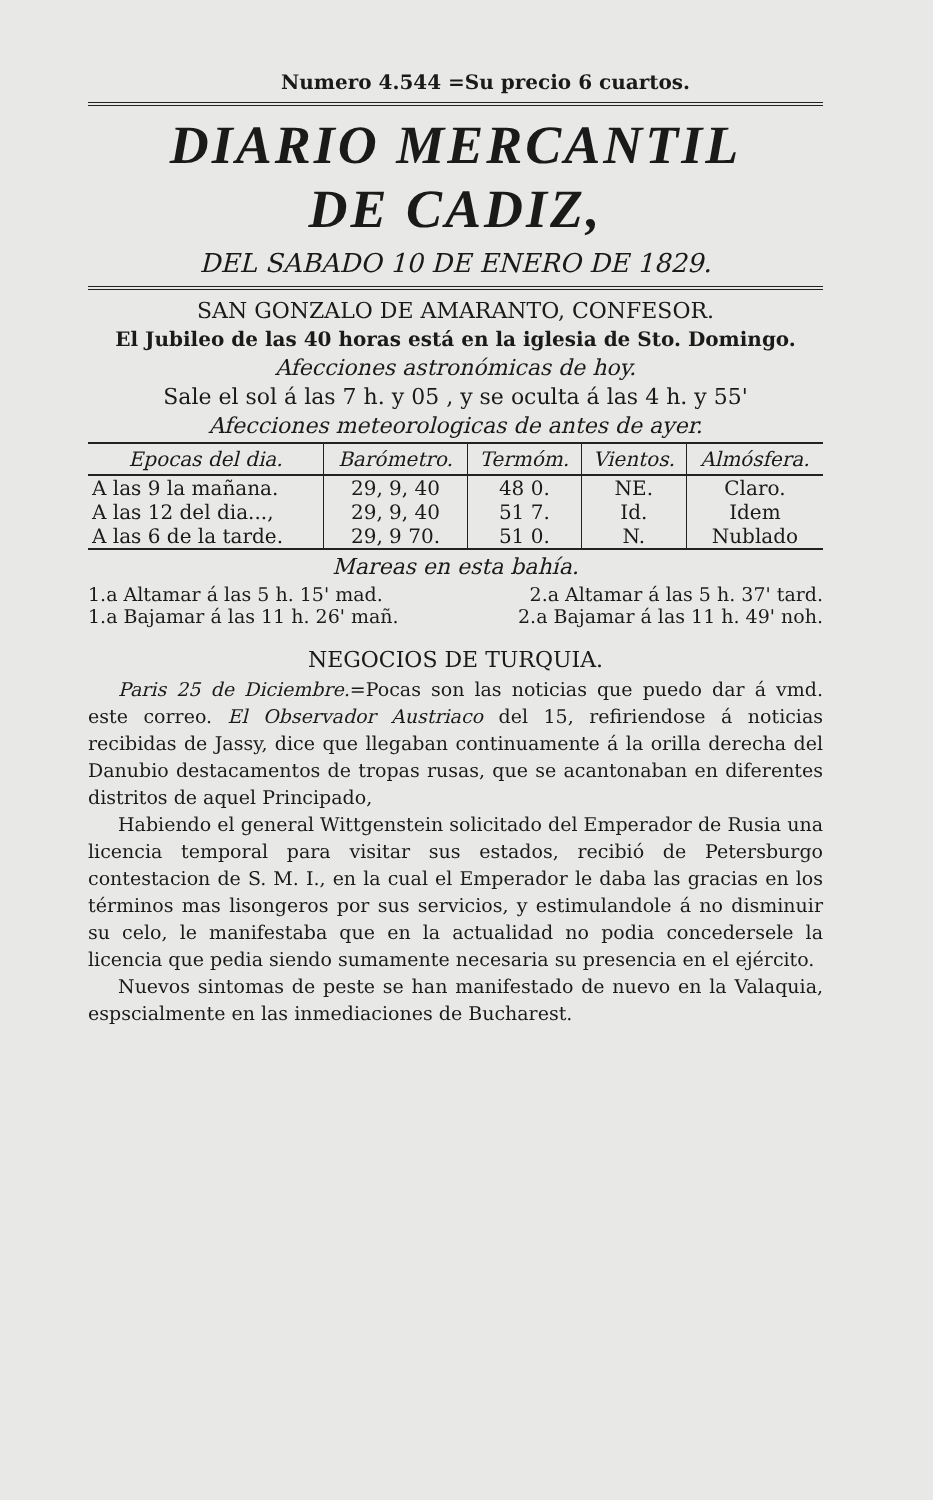Numero 4.544 =Su precio 6 cuartos.
DIARIO MERCANTIL
DE CADIZ,
DEL SABADO 10 DE ENERO DE 1829.
SAN GONZALO DE AMARANTO, CONFESOR.
El Jubileo de las 40 horas está en la iglesia de Sto. Domingo.
Afecciones astronómicas de hoy.
Sale el sol á las 7 h. y 05 , y se oculta á las 4 h. y 55'
Afecciones meteorologicas de antes de ayer.
| Epocas del dia. | Barómetro. | Termóm. | Vientos. | Almósfera. |
| --- | --- | --- | --- | --- |
| A las 9 la mañana. | 29, 9, 40 | 48 0. | NE. | Claro. |
| A las 12 del dia..., | 29, 9, 40 | 51 7. | Id. | Idem |
| A las 6 de la tarde. | 29, 9 70. | 51 0. | N. | Nublado |
Mareas en esta bahía.
1.a Altamar á las 5 h. 15' mad. 2.a Altamar á las 5 h. 37' tard.
1.a Bajamar á las 11 h. 26' mañ. 2.a Bajamar á las 11 h. 49' noh.
NEGOCIOS DE TURQUIA.
Paris 25 de Diciembre.=Pocas son las noticias que puedo dar á vmd. este correo. El Observador Austriaco del 15, refiriendose á noticias recibidas de Jassy, dice que llegaban continuamente á la orilla derecha del Danubio destacamentos de tropas rusas, que se acantonaban en diferentes distritos de aquel Principado,
Habiendo el general Wittgenstein solicitado del Emperador de Rusia una licencia temporal para visitar sus estados, recibió de Petersburgo contestacion de S. M. I., en la cual el Emperador le daba las gracias en los términos mas lisongeros por sus servicios, y estimulandole á no disminuir su celo, le manifestaba que en la actualidad no podia concedersele la licencia que pedia siendo sumamente necesaria su presencia en el ejército.
Nuevos sintomas de peste se han manifestado de nuevo en la Valaquia, espscialmente en las inmediaciones de Bucharest.